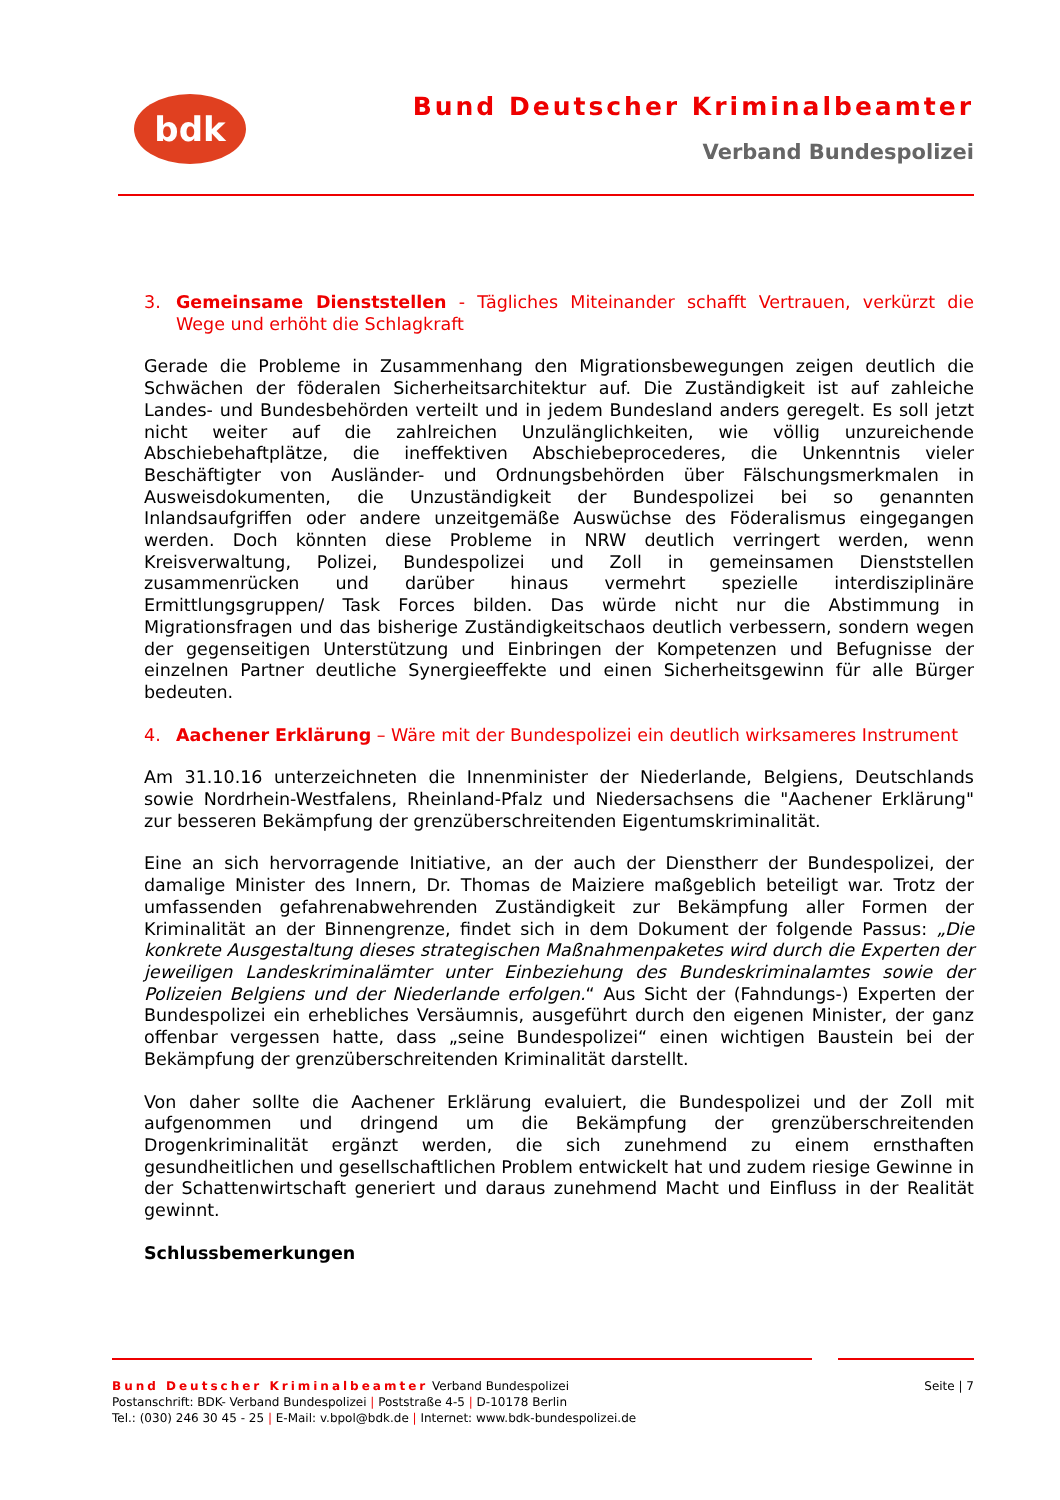bdk Bund Deutscher Kriminalbeamter
Verband Bundespolizei
3. Gemeinsame Dienststellen - Tägliches Miteinander schafft Vertrauen, verkürzt die Wege und erhöht die Schlagkraft
Gerade die Probleme in Zusammenhang den Migrationsbewegungen zeigen deutlich die Schwächen der föderalen Sicherheitsarchitektur auf. Die Zuständigkeit ist auf zahleiche Landes- und Bundesbehörden verteilt und in jedem Bundesland anders geregelt. Es soll jetzt nicht weiter auf die zahlreichen Unzulänglichkeiten, wie völlig unzureichende Abschiebehaftplätze, die ineffektiven Abschiebeprocederes, die Unkenntnis vieler Beschäftigter von Ausländer- und Ordnungsbehörden über Fälschungsmerkmalen in Ausweisdokumenten, die Unzuständigkeit der Bundespolizei bei so genannten Inlandsaufgriffen oder andere unzeitgemäße Auswüchse des Föderalismus eingegangen werden. Doch könnten diese Probleme in NRW deutlich verringert werden, wenn Kreisverwaltung, Polizei, Bundespolizei und Zoll in gemeinsamen Dienststellen zusammenrücken und darüber hinaus vermehrt spezielle interdisziplinäre Ermittlungsgruppen/ Task Forces bilden. Das würde nicht nur die Abstimmung in Migrationsfragen und das bisherige Zuständigkeitschaos deutlich verbessern, sondern wegen der gegenseitigen Unterstützung und Einbringen der Kompetenzen und Befugnisse der einzelnen Partner deutliche Synergieeffekte und einen Sicherheitsgewinn für alle Bürger bedeuten.
4. Aachener Erklärung – Wäre mit der Bundespolizei ein deutlich wirksameres Instrument
Am 31.10.16 unterzeichneten die Innenminister der Niederlande, Belgiens, Deutschlands sowie Nordrhein-Westfalens, Rheinland-Pfalz und Niedersachsens die "Aachener Erklärung" zur besseren Bekämpfung der grenzüberschreitenden Eigentumskriminalität.
Eine an sich hervorragende Initiative, an der auch der Dienstherr der Bundespolizei, der damalige Minister des Innern, Dr. Thomas de Maiziere maßgeblich beteiligt war. Trotz der umfassenden gefahrenabwehrenden Zuständigkeit zur Bekämpfung aller Formen der Kriminalität an der Binnengrenze, findet sich in dem Dokument der folgende Passus: „Die konkrete Ausgestaltung dieses strategischen Maßnahmenpaketes wird durch die Experten der jeweiligen Landeskriminalämter unter Einbeziehung des Bundeskriminalamtes sowie der Polizeien Belgiens und der Niederlande erfolgen.“ Aus Sicht der (Fahndungs-) Experten der Bundespolizei ein erhebliches Versäumnis, ausgeführt durch den eigenen Minister, der ganz offenbar vergessen hatte, dass „seine Bundespolizei“ einen wichtigen Baustein bei der Bekämpfung der grenzüberschreitenden Kriminalität darstellt.
Von daher sollte die Aachener Erklärung evaluiert, die Bundespolizei und der Zoll mit aufgenommen und dringend um die Bekämpfung der grenzüberschreitenden Drogenkriminalität ergänzt werden, die sich zunehmend zu einem ernsthaften gesundheitlichen und gesellschaftlichen Problem entwickelt hat und zudem riesige Gewinne in der Schattenwirtschaft generiert und daraus zunehmend Macht und Einfluss in der Realität gewinnt.
Schlussbemerkungen
Bund Deutscher Kriminalbeamter Verband Bundespolizei
Postanschrift: BDK- Verband Bundespolizei | Poststraße 4-5 | D-10178 Berlin
Tel.: (030) 246 30 45 - 25 | E-Mail: v.bpol@bdk.de | Internet: www.bdk-bundespolizei.de
Seite | 7